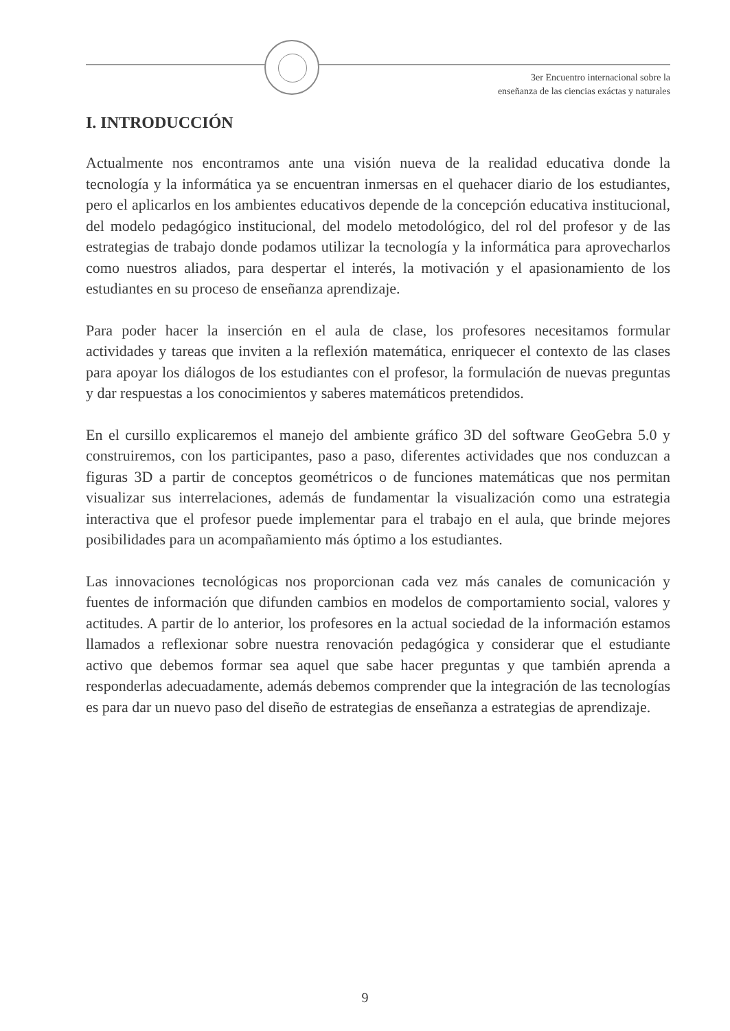3er Encuentro internacional sobre la
enseñanza de las ciencias exáctas y naturales
I. INTRODUCCIÓN
Actualmente nos encontramos ante una visión nueva de la realidad educativa donde la tecnología y la informática ya se encuentran inmersas en el quehacer diario de los estudiantes, pero el aplicarlos en los ambientes educativos depende de la concepción educativa institucional, del modelo pedagógico institucional, del modelo metodológico, del rol del profesor y de las estrategias de trabajo donde podamos utilizar la tecnología y la informática para aprovecharlos como nuestros aliados, para despertar el interés, la motivación y el apasionamiento de los estudiantes en su proceso de enseñanza aprendizaje.
Para poder hacer la inserción en el aula de clase, los profesores necesitamos formular actividades y tareas que inviten a la reflexión matemática, enriquecer el contexto de las clases para apoyar los diálogos de los estudiantes con el profesor, la formulación de nuevas preguntas y dar respuestas a los conocimientos y saberes matemáticos pretendidos.
En el cursillo explicaremos el manejo del ambiente gráfico 3D del software GeoGebra 5.0 y construiremos, con los participantes, paso a paso, diferentes actividades que nos conduzcan a figuras 3D a partir de conceptos geométricos o de funciones matemáticas que nos permitan visualizar sus interrelaciones, además de fundamentar la visualización como una estrategia interactiva que el profesor puede implementar para el trabajo en el aula, que brinde mejores posibilidades para un acompañamiento más óptimo a los estudiantes.
Las innovaciones tecnológicas nos proporcionan cada vez más canales de comunicación y fuentes de información que difunden cambios en modelos de comportamiento social, valores y actitudes. A partir de lo anterior, los profesores en la actual sociedad de la información estamos llamados a reflexionar sobre nuestra renovación pedagógica y considerar que el estudiante activo que debemos formar sea aquel que sabe hacer preguntas y que también aprenda a responderlas adecuadamente, además debemos comprender que la integración de las tecnologías es para dar un nuevo paso del diseño de estrategias de enseñanza a estrategias de aprendizaje.
9